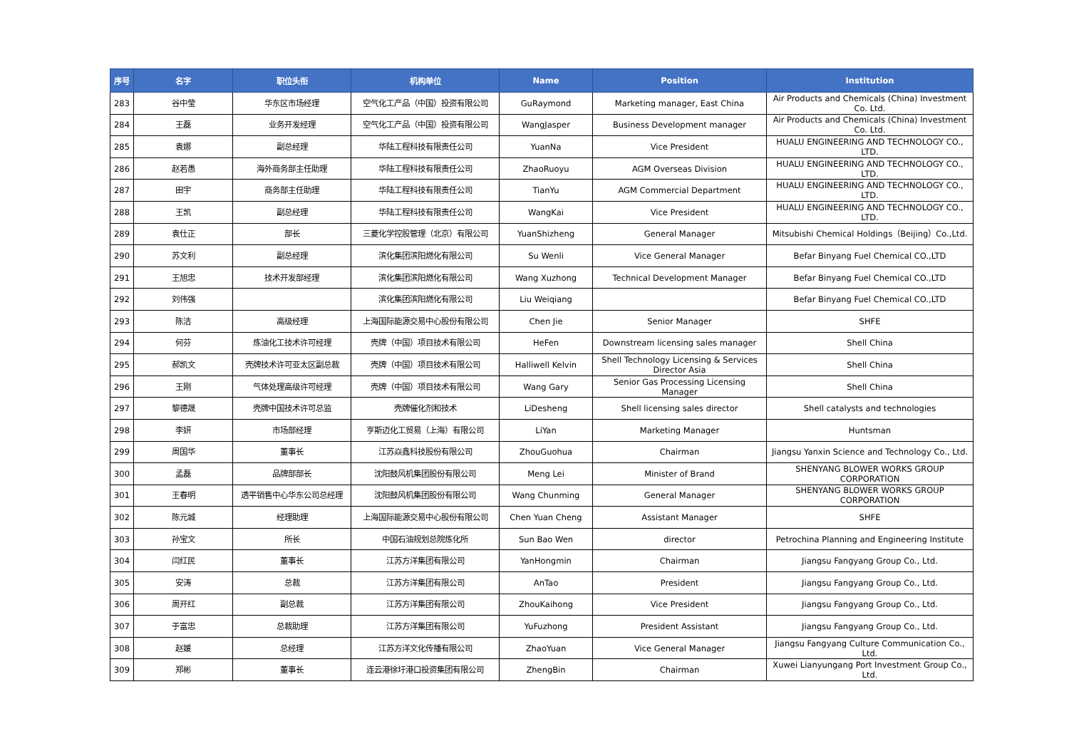| 序号 | 名字 | 职位头衔 | 机构单位 | Name | Position | Institution |
| --- | --- | --- | --- | --- | --- | --- |
| 283 | 谷中莹 | 华东区市场经理 | 空气化工产品（中国）投资有限公司 | GuRaymond | Marketing manager, East China | Air Products and Chemicals (China) Investment Co. Ltd. |
| 284 | 王磊 | 业务开发经理 | 空气化工产品（中国）投资有限公司 | WangJasper | Business Development manager | Air Products and Chemicals (China) Investment Co. Ltd. |
| 285 | 袁娜 | 副总经理 | 华陆工程科技有限责任公司 | YuanNa | Vice President | HUALU ENGINEERING AND TECHNOLOGY CO., LTD. |
| 286 | 赵若愚 | 海外商务部主任助理 | 华陆工程科技有限责任公司 | ZhaoRuoyu | AGM Overseas Division | HUALU ENGINEERING AND TECHNOLOGY CO., LTD. |
| 287 | 田宇 | 商务部主任助理 | 华陆工程科技有限责任公司 | TianYu | AGM Commercial Department | HUALU ENGINEERING AND TECHNOLOGY CO., LTD. |
| 288 | 王凯 | 副总经理 | 华陆工程科技有限责任公司 | WangKai | Vice President | HUALU ENGINEERING AND TECHNOLOGY CO., LTD. |
| 289 | 袁仕正 | 部长 | 三菱化学控股管理（北京）有限公司 | YuanShizheng | General Manager | Mitsubishi Chemical Holdings（Beijing）Co.,Ltd. |
| 290 | 苏文利 | 副总经理 | 滨化集团滨阳燃化有限公司 | Su Wenli | Vice General Manager | Befar Binyang Fuel Chemical CO.,LTD |
| 291 | 王旭忠 | 技术开发部经理 | 滨化集团滨阳燃化有限公司 | Wang Xuzhong | Technical Development Manager | Befar Binyang Fuel Chemical CO.,LTD |
| 292 | 刘伟强 | | 滨化集团滨阳燃化有限公司 | Liu Weiqiang | | Befar Binyang Fuel Chemical CO.,LTD |
| 293 | 陈洁 | 高级经理 | 上海国际能源交易中心股份有限公司 | Chen Jie | Senior Manager | SHFE |
| 294 | 何芬 | 炼油化工技术许可经理 | 壳牌（中国）项目技术有限公司 | HeFen | Downstream licensing sales manager | Shell China |
| 295 | 郝凯文 | 壳牌技术许可亚太区副总裁 | 壳牌（中国）项目技术有限公司 | Halliwell Kelvin | Shell Technology Licensing & Services Director Asia | Shell China |
| 296 | 王刚 | 气体处理高级许可经理 | 壳牌（中国）项目技术有限公司 | Wang Gary | Senior Gas Processing Licensing Manager | Shell China |
| 297 | 黎德晟 | 壳牌中国技术许可总监 | 壳牌催化剂和技术 | LiDesheng | Shell licensing sales director | Shell catalysts and technologies |
| 298 | 李妍 | 市场部经理 | 亨斯迈化工贸易（上海）有限公司 | LiYan | Marketing Manager | Huntsman |
| 299 | 周国华 | 董事长 | 江苏焱鑫科技股份有限公司 | ZhouGuohua | Chairman | Jiangsu Yanxin Science and Technology Co., Ltd. |
| 300 | 孟磊 | 品牌部部长 | 沈阳鼓风机集团股份有限公司 | Meng Lei | Minister of Brand | SHENYANG BLOWER WORKS GROUP CORPORATION |
| 301 | 王春明 | 透平销售中心华东公司总经理 | 沈阳鼓风机集团股份有限公司 | Wang Chunming | General Manager | SHENYANG BLOWER WORKS GROUP CORPORATION |
| 302 | 陈元城 | 经理助理 | 上海国际能源交易中心股份有限公司 | Chen Yuan Cheng | Assistant Manager | SHFE |
| 303 | 孙宝文 | 所长 | 中国石油规划总院炼化所 | Sun Bao Wen | director | Petrochina Planning and Engineering Institute |
| 304 | 闫红民 | 董事长 | 江苏方洋集团有限公司 | YanHongmin | Chairman | Jiangsu Fangyang Group Co., Ltd. |
| 305 | 安涛 | 总裁 | 江苏方洋集团有限公司 | AnTao | President | Jiangsu Fangyang Group Co., Ltd. |
| 306 | 周开红 | 副总裁 | 江苏方洋集团有限公司 | ZhouKaihong | Vice President | Jiangsu Fangyang Group Co., Ltd. |
| 307 | 于富忠 | 总裁助理 | 江苏方洋集团有限公司 | YuFuzhong | President Assistant | Jiangsu Fangyang Group Co., Ltd. |
| 308 | 赵媛 | 总经理 | 江苏方洋文化传播有限公司 | ZhaoYuan | Vice General Manager | Jiangsu Fangyang Culture Communication Co., Ltd. |
| 309 | 郑彬 | 董事长 | 连云港徐圩港口投资集团有限公司 | ZhengBin | Chairman | Xuwei Lianyungang Port Investment Group Co., Ltd. |